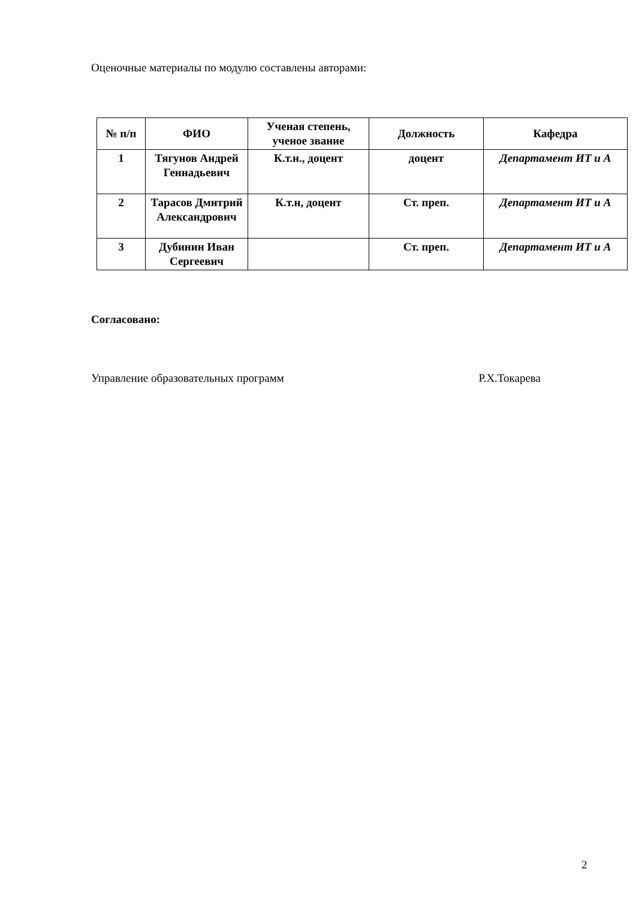Оценочные материалы по модулю составлены авторами:
| № п/п | ФИО | Ученая степень, ученое звание | Должность | Кафедра |
| --- | --- | --- | --- | --- |
| 1 | Тягунов Андрей Геннадьевич | К.т.н., доцент | доцент | Департамент ИТ и А |
| 2 | Тарасов Дмитрий Александрович | К.т.н, доцент | Ст. преп. | Департамент ИТ и А |
| 3 | Дубинин Иван Сергеевич | | Ст. преп. | Департамент ИТ и А |
Согласовано:
Управление образовательных программ Р.Х.Токарева
2